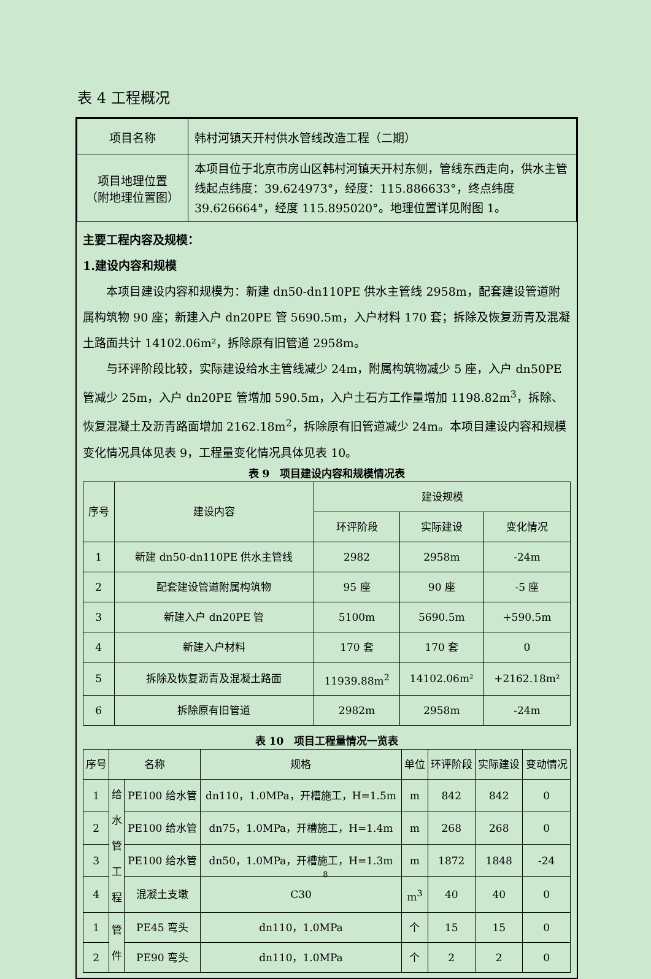表 4 工程概况
| 项目名称 | 韩村河镇天开村供水管线改造工程（二期） |
| 项目地理位置 （附地理位置图） | 本项目位于北京市房山区韩村河镇天开村东侧，管线东西走向，供水主管线起点纬度：39.624973°，经度：115.886633°，终点纬度39.626664°，经度 115.895020°。地理位置详见附图 1。 |
主要工程内容及规模：
1.建设内容和规模
本项目建设内容和规模为：新建 dn50-dn110PE 供水主管线 2958m，配套建设管道附属构筑物 90 座；新建入户 dn20PE 管 5690.5m，入户材料 170 套；拆除及恢复沥青及混凝土路面共计 14102.06m²，拆除原有旧管道 2958m。
与环评阶段比较，实际建设给水主管线减少 24m，附属构筑物减少 5 座，入户 dn50PE 管减少 25m，入户 dn20PE 管增加 590.5m，入户土石方工作量增加 1198.82m<sup>3</sup>，拆除、恢复混凝土及沥青路面增加 2162.18m<sup>2</sup>，拆除原有旧管道减少 24m。本项目建设内容和规模变化情况具体见表 9，工程量变化情况具体见表 10。
表 9　项目建设内容和规模情况表
| 序号 | 建设内容 | 建设规模 | | |
| --- | --- | --- | --- | --- |
| | | 环评阶段 | 实际建设 | 变化情况 |
| 1 | 新建 dn50-dn110PE 供水主管线 | 2982 | 2958m | -24m |
| 2 | 配套建设管道附属构筑物 | 95 座 | 90 座 | -5 座 |
| 3 | 新建入户 dn20PE 管 | 5100m | 5690.5m | +590.5m |
| 4 | 新建入户材料 | 170 套 | 170 套 | 0 |
| 5 | 拆除及恢复沥青及混凝土路面 | 11939.88m<sup>2</sup> | 14102.06m² | +2162.18m² |
| 6 | 拆除原有旧管道 | 2982m | 2958m | -24m |
表 10　项目工程量情况一览表
| 序号 | 名称 | | 规格 | 单位 | 环评阶段 | 实际建设 | 变动情况 |
| --- | --- | --- | --- | --- | --- | --- | --- |
| 1 | 给 水 管 工 程 | PE100 给水管 | dn110，1.0MPa，开槽施工，H=1.5m | m | 842 | 842 | 0 |
| 2 | | PE100 给水管 | dn75，1.0MPa，开槽施工，H=1.4m | m | 268 | 268 | 0 |
| 3 | | PE100 给水管 | dn50，1.0MPa，开槽施工，H=1.3m | m | 1872 | 1848 | -24 |
| 4 | | 混凝土支墩 | C30 | m<sup>3</sup> | 40 | 40 | 0 |
| 1 | 管 件 | PE45 弯头 | dn110，1.0MPa | 个 | 15 | 15 | 0 |
| 2 | | PE90 弯头 | dn110，1.0MPa | 个 | 2 | 2 | 0 |
8